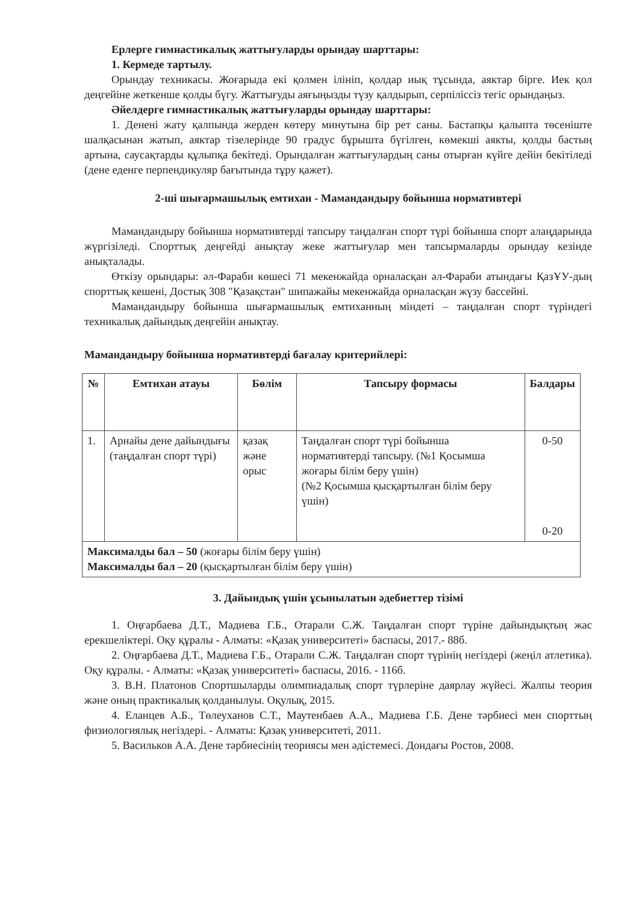Ерлерге гимнастикалық жаттығуларды орындау шарттары:
1. Кермеде тартылу.
Орындау техникасы. Жоғарыда екі қолмен ілініп, қолдар иық тұсында, аяктар бірге. Иек қол деңгейіне жеткенше қолды бүгу. Жаттығуды аяғыңызды түзу қалдырып, серпіліссіз тегіс орындаңыз.
Әйелдерге гимнастикалық жаттығуларды орындау шарттары:
1. Денені жату қалпында жерден көтеру минутына бір рет саны. Бастапқы қалыпта төсеніште шалқасынан жатып, аяктар тізелерінде 90 градус бұрышта бүгілген, көмекші аякты, қолды бастың артына, саусақтарды құлыпқа бекітеді. Орындалған жаттығулардың саны отырған күйге дейін бекітіледі (дене еденге перпендикуляр бағытында тұру қажет).
2-ші шығармашылық емтихан - Мамандандыру бойынша нормативтері
Мамандандыру бойынша нормативтерді тапсыру таңдалған спорт түрі бойынша спорт алаңдарында жүргізіледі. Спорттық деңгейді анықтау жеке жаттығулар мен тапсырмаларды орындау кезінде анықталады.
Өткізу орындары: әл-Фараби көшесі 71 мекенжайда орналасқан әл-Фараби атындағы ҚазҰУ-дың спорттық кешені, Достық 308 "Қазақстан" шипажайы мекенжайда орналасқан жүзу бассейні.
Мамандандыру бойынша шығармашылық емтиханның міндеті – таңдалған спорт түріндегі техникалық дайындық деңгейін анықтау.
Мамандандыру бойынша нормативтерді бағалау критерийлері:
| № | Емтихан атауы | Бөлім | Тапсыру формасы | Балдары |
| --- | --- | --- | --- | --- |
| 1. | Арнайы дене дайындығы (таңдалған спорт түрі) | қазақ және орыс | Таңдалған спорт түрі бойынша нормативтерді тапсыру. (№1 Қосымша жоғары білім беру үшін) (№2 Қосымша қысқартылған білім беру үшін) | 0-50 0-20 |
| Максималды бал – 50 (жоғары білім беру үшін) Максималды бал – 20 (қысқартылған білім беру үшін) | | | | |
3. Дайындық үшін ұсынылатын әдебиеттер тізімі
1. Оңғарбаева Д.Т., Мадиева Г.Б., Отарали С.Ж. Таңдалған спорт түріне дайындықтың жас ерекшеліктері. Оқу құралы - Алматы: «Қазақ университеті» баспасы, 2017.- 88б.
2. Оңғарбаева Д.Т., Мадиева Г.Б., Отарали С.Ж. Таңдалған спорт түрінің негіздері (жеңіл атлетика). Оқу құралы. - Алматы: «Қазақ университеті» баспасы, 2016. - 116б.
3. В.Н. Платонов Спортшыларды олимпиадалық спорт түрлеріне даярлау жүйесі. Жалпы теория және оның практикалық қолданылуы. Оқулық, 2015.
4. Еланцев А.Б., Төлеуханов С.Т., Маутенбаев А.А., Мадиева Г.Б. Дене тәрбиесі мен спорттың физиологиялық негіздері. - Алматы: Қазақ университеті, 2011.
5. Васильков А.А. Дене тәрбиесінің теориясы мен әдістемесі. Дондағы Ростов, 2008.